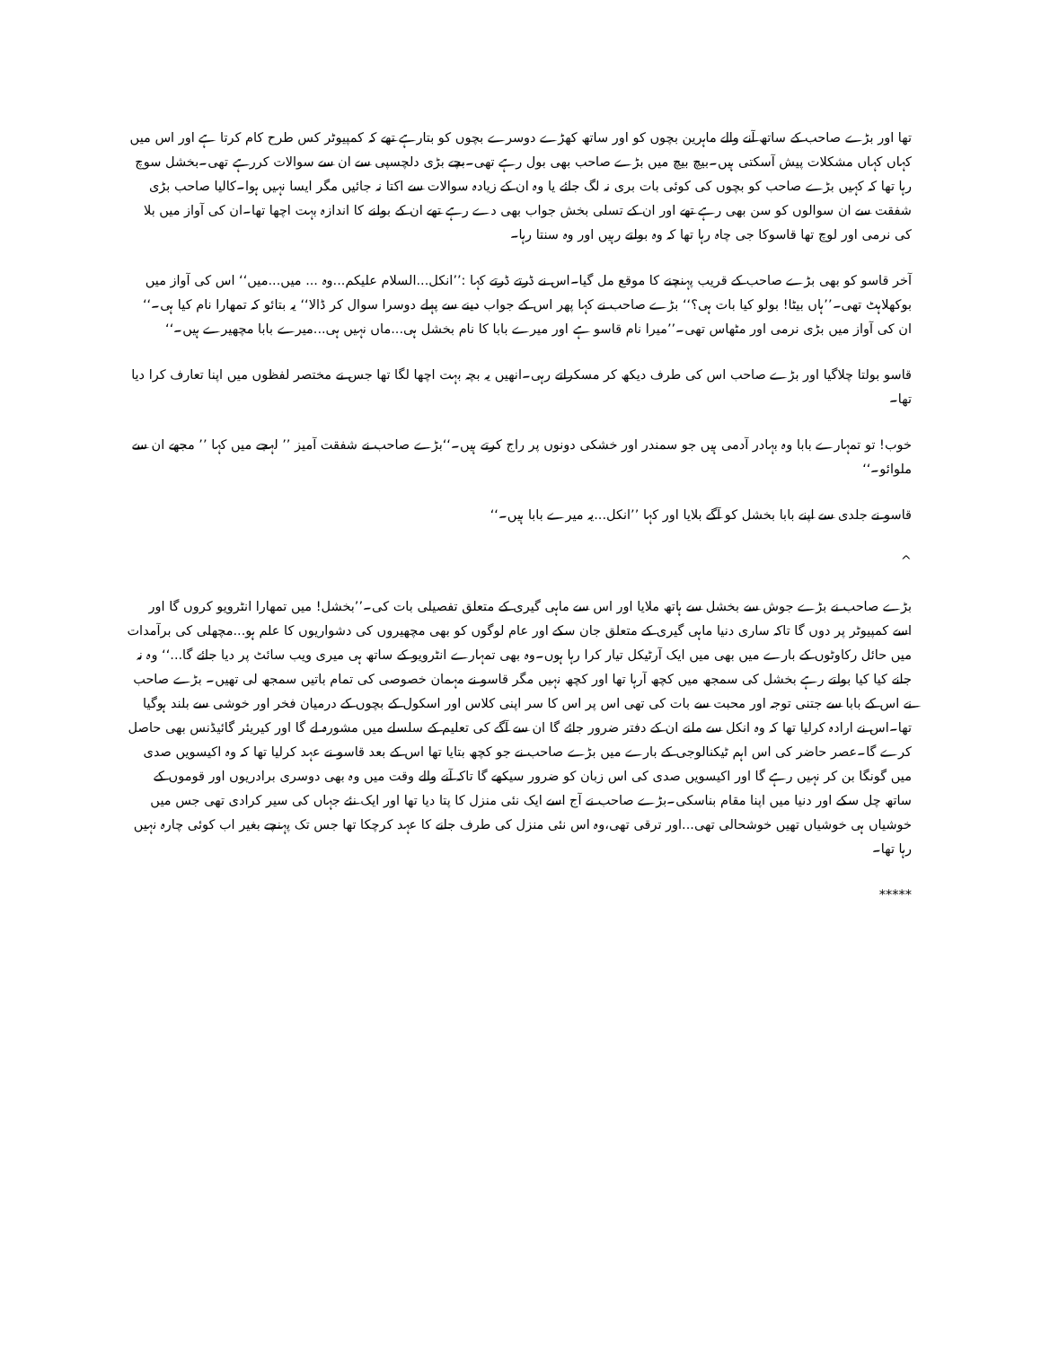تھا اور بڑے صاحب کے ساتھ آنے والے ماہرین بچوں کو اور ساتھ کھڑے دوسرے بچوں کو بتارہے تھے کہ کمپیوٹر کس طرح کام کرتا ہے اور اس میں کہاں کہاں مشکلات پیش آسکتی ہیں۔بیچ بیچ میں بڑے صاحب بھی بول رہے تھی۔بچے بڑی دلچسپی سے ان سے سوالات کررہے تھی۔بخشل سوچ رہا تھا کہ کہیں بڑے صاحب کو بچوں کی کوئی بات بری نہ لگ جائے یا وہ ان کے زیادہ سوالات سے اکتا نہ جائیں مگر ایسا نہیں ہوا۔کالیا صاحب بڑی شفقت سے ان سوالوں کو سن بھی رہے تھے اور ان کے تسلی بخش جواب بھی دے رہے تھے ان کے بولنے کا اندازہ بہت اچھا تھا۔ان کی آواز میں بلا کی نرمی اور لوچ تھا قاسوکا جی چاہ رہا تھا کہ وہ بولتے رہیں اور وہ سنتا رہا۔
آخر قاسو کو بھی بڑے صاحب کے قریب پہنچنے کا موقع مل گیا۔اس نے ڈرتے ڈرتے کہا :’’انکل...السلام علیکم...وہ ... میں...میں‘‘ اس کی آواز میں بوکھلاہٹ تھی۔’’ہاں بیٹا! بولو کیا بات ہی؟‘‘ بڑے صاحب نے کہا پھر اس کے جواب دینے سے پہلے دوسرا سوال کر ڈالا‘‘ یہ بتائو کہ تمھارا نام کیا ہی۔‘‘ ان کی آواز میں بڑی نرمی اور مٹھاس تھی۔’’میرا نام قاسو ہے اور میرے بابا کا نام بخشل ہی...ماں نہیں ہی...میرے بابا مچھیرے ہیں۔‘‘
قاسو بولتا چلاگیا اور بڑے صاحب اس کی طرف دیکھ کر مسکراتے رہی۔انھیں یہ بچہ بہت اچھا لگا تھا جس نے مختصر لفظوں میں اپنا تعارف کرا دیا تھا۔
خوب! تو تمہارے بابا وہ بہادر آدمی ہیں جو سمندر اور خشکی دونوں پر راج کرتے ہیں۔‘‘بڑے صاحب نے شفقت آمیز ’’ لہجے میں کہا ’’ مجھے ان سے ملوائو۔‘‘
قاسو نے جلدی سے اپنے بابا بخشل کو آگے بلایا اور کہا ’’انکل...یہ میرے بابا ہیں۔‘‘
^
بڑے صاحب نے بڑے جوش سے بخشل سے ہاتھ ملایا اور اس سے ماہی گیری کے متعلق تفصیلی بات کی۔’’بخشل! میں تمھارا انٹرویو کروں گا اور اسے کمپیوٹر پر دوں گا تاکہ ساری دنیا ماہی گیری کے متعلق جان سکے اور عام لوگوں کو بھی مچھیروں کی دشواریوں کا علم ہو...مچھلی کی برآمدات میں حائل رکاوٹوں کے بارے میں بھی میں ایک آرٹیکل تیار کرا رہا ہوں۔وہ بھی تمہارے انٹرویو کے ساتھ ہی میری ویب سائٹ پر دیا جائے گا...‘‘ وہ نہ جانے کیا کیا بولتے رہے بخشل کی سمجھ میں کچھ آرہا تھا اور کچھ نہیں مگر قاسو نے مہمان خصوصی کی تمام باتیں سمجھ لی تھیں۔ بڑے صاحب نے اس کے بابا سے جتنی توجہ اور محبت سے بات کی تھی اس پر اس کا سر اپنی کلاس اور اسکول کے بچوں کے درمیان فخر اور خوشی سے بلند ہوگیا تھا۔اس نے ارادہ کرلیا تھا کہ وہ انکل سے ملنے ان کے دفتر ضرور جائے گا ان سے آگے کی تعلیم کے سلسلے میں مشورہ لے گا اور کیریئر گائیڈنس بھی حاصل کرے گا۔عصر حاضر کی اس اہم ٹیکنالوجی کے بارے میں بڑے صاحب نے جو کچھ بتایا تھا اس کے بعد قاسو نے عہد کرلیا تھا کہ وہ اکیسویں صدی میں گونگا بن کر نہیں رہے گا اور اکیسویں صدی کی اس زبان کو ضرور سیکھے گا تاکہ آنے والے وقت میں وہ بھی دوسری برادریوں اور قوموں کے ساتھ چل سکے اور دنیا میں اپنا مقام بناسکی۔بڑے صاحب نے آج اسے ایک نئی منزل کا پتا دیا تھا اور ایک نئے جہاں کی سیر کرادی تھی جس میں خوشیاں ہی خوشیاں تھیں خوشحالی تھی...اور ترقی تھی،وہ اس نئی منزل کی طرف جانے کا عہد کرچکا تھا جس تک پہنچے بغیر اب کوئی چارہ نہیں رہا تھا۔
*****